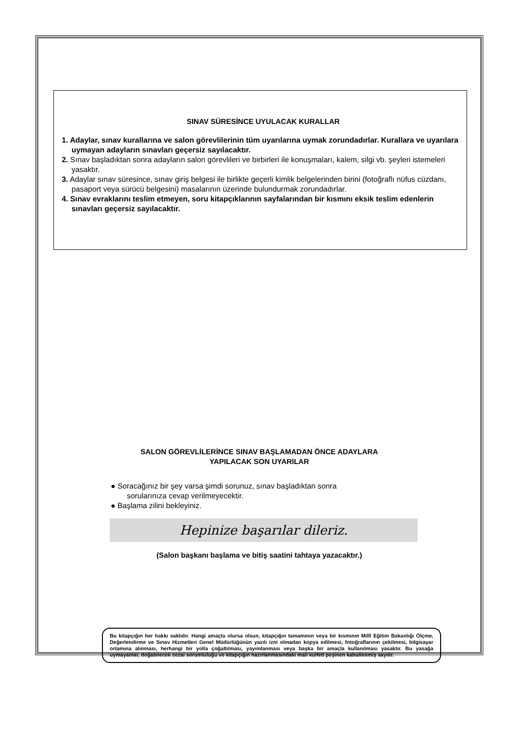SINAV SÜRESİNCE UYULACAK KURALLAR
1. Adaylar, sınav kurallarına ve salon görevlilerinin tüm uyarılarına uymak zorundadırlar. Kurallara ve uyarılara uymayan adayların sınavları geçersiz sayılacaktır.
2. Sınav başladıktan sonra adayların salon görevlileri ve birbirleri ile konuşmaları, kalem, silgi vb. şeyleri istemeleri yasaktır.
3. Adaylar sınav süresince, sınav giriş belgesi ile birlikte geçerli kimlik belgelerinden birini (fotoğraflı nüfus cüzdanı, pasaport veya sürücü belgesini) masalarının üzerinde bulundurmak zorundadırlar.
4. Sınav evraklarını teslim etmeyen, soru kitapçıklarının sayfalarından bir kısmını eksik teslim edenlerin sınavları geçersiz sayılacaktır.
SALON GÖREVLİLERİNCE SINAV BAŞLAMADAN ÖNCE ADAYLARA
YAPILACAK SON UYARILAR
● Soracağınız bir şey varsa şimdi sorunuz, sınav başladıktan sonra
sorularınıza cevap verilmeyecektir.
● Başlama zilini bekleyiniz.
Hepinize başarılar dileriz.
(Salon başkanı başlama ve bitiş saatini tahtaya yazacaktır.)
Bu kitapçığın her hakkı saklıdır. Hangi amaçla olursa olsun, kitapçığın tamamının veya bir kısmının Millî Eğitim Bakanlığı Ölçme, Değerlendirme ve Sınav Hizmetleri Genel Müdürlüğünün yazılı izni olmadan kopya edilmesi, fotoğraflarının çekilmesi, bilgisayar ortamına alınması, herhangi bir yolla çoğaltılması, yayımlanması veya başka bir amaçla kullanılması yasaktır. Bu yasağa uymayanlar, doğabilecek cezai sorumluluğu ve kitapçığın hazırlanmasındaki mali külfeti peşinen kabullenmiş sayılır.